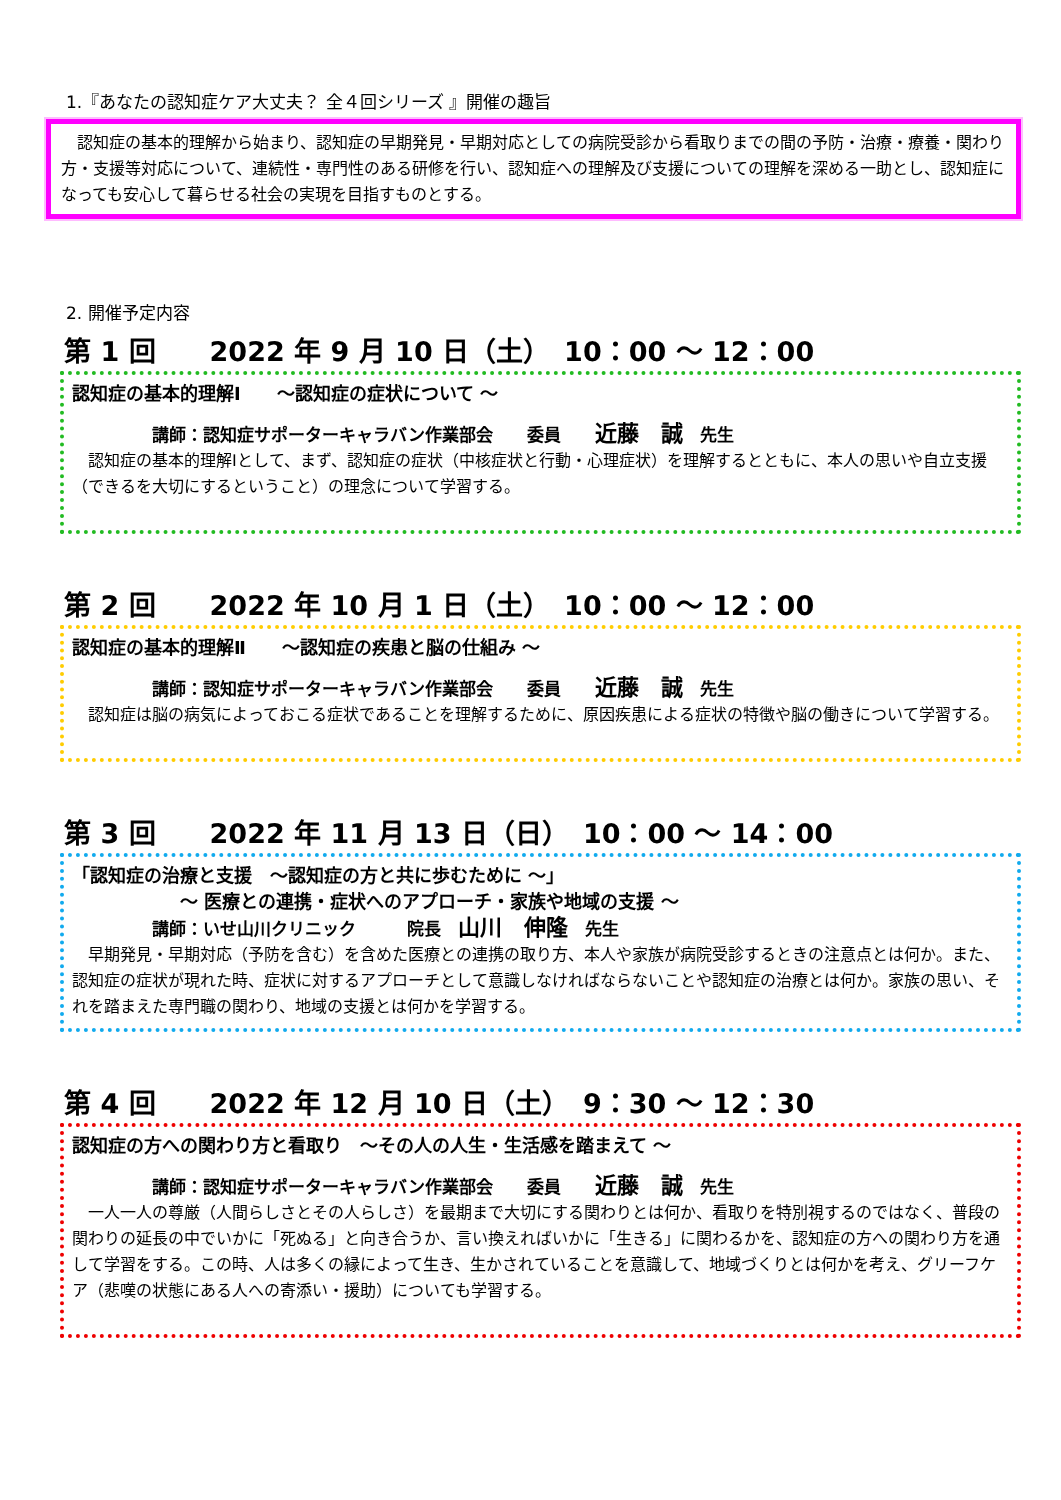1.『あなたの認知症ケア大丈夫？ 全４回シリーズ 』開催の趣旨
　認知症の基本的理解から始まり、認知症の早期発見・早期対応としての病院受診から看取りまでの間の予防・治療・療養・関わり方・支援等対応について、連続性・専門性のある研修を行い、認知症への理解及び支援についての理解を深める一助とし、認知症になっても安心して暮らせる社会の実現を目指すものとする。
2. 開催予定内容
第 1 回　　2022 年 9 月 10 日（土）　10：00 ～ 12：00
認知症の基本的理解Ⅰ　　～認知症の症状について ～
講師：認知症サポーターキャラバン作業部会　　委員　　近藤　誠　先生
　認知症の基本的理解Ⅰとして、まず、認知症の症状（中核症状と行動・心理症状）を理解するとともに、本人の思いや自立支援（できるを大切にするということ）の理念について学習する。
第 2 回　　2022 年 10 月 1 日（土）　10：00 ～ 12：00
認知症の基本的理解Ⅱ　　～認知症の疾患と脳の仕組み ～
講師：認知症サポーターキャラバン作業部会　　委員　　近藤　誠　先生
　認知症は脳の病気によっておこる症状であることを理解するために、原因疾患による症状の特徴や脳の働きについて学習する。
第 3 回　　2022 年 11 月 13 日（日）　10：00 ～ 14：00
「認知症の治療と支援　～認知症の方と共に歩むために ～」
　　　　　　～ 医療との連携・症状へのアプローチ・家族や地域の支援 ～
講師：いせ山川クリニック　　　院長　山川　伸隆　先生
　早期発見・早期対応（予防を含む）を含めた医療との連携の取り方、本人や家族が病院受診するときの注意点とは何か。また、認知症の症状が現れた時、症状に対するアプローチとして意識しなければならないことや認知症の治療とは何か。家族の思い、それを踏まえた専門職の関わり、地域の支援とは何かを学習する。
第 4 回　　2022 年 12 月 10 日（土）　9：30 ～ 12：30
認知症の方への関わり方と看取り　～その人の人生・生活感を踏まえて ～
講師：認知症サポーターキャラバン作業部会　　委員　　近藤　誠　先生
　一人一人の尊厳（人間らしさとその人らしさ）を最期まで大切にする関わりとは何か、看取りを特別視するのではなく、普段の関わりの延長の中でいかに「死ぬる」と向き合うか、言い換えればいかに「生きる」に関わるかを、認知症の方への関わり方を通して学習をする。この時、人は多くの縁によって生き、生かされていることを意識して、地域づくりとは何かを考え、グリーフケア（悲嘆の状態にある人への寄添い・援助）についても学習する。